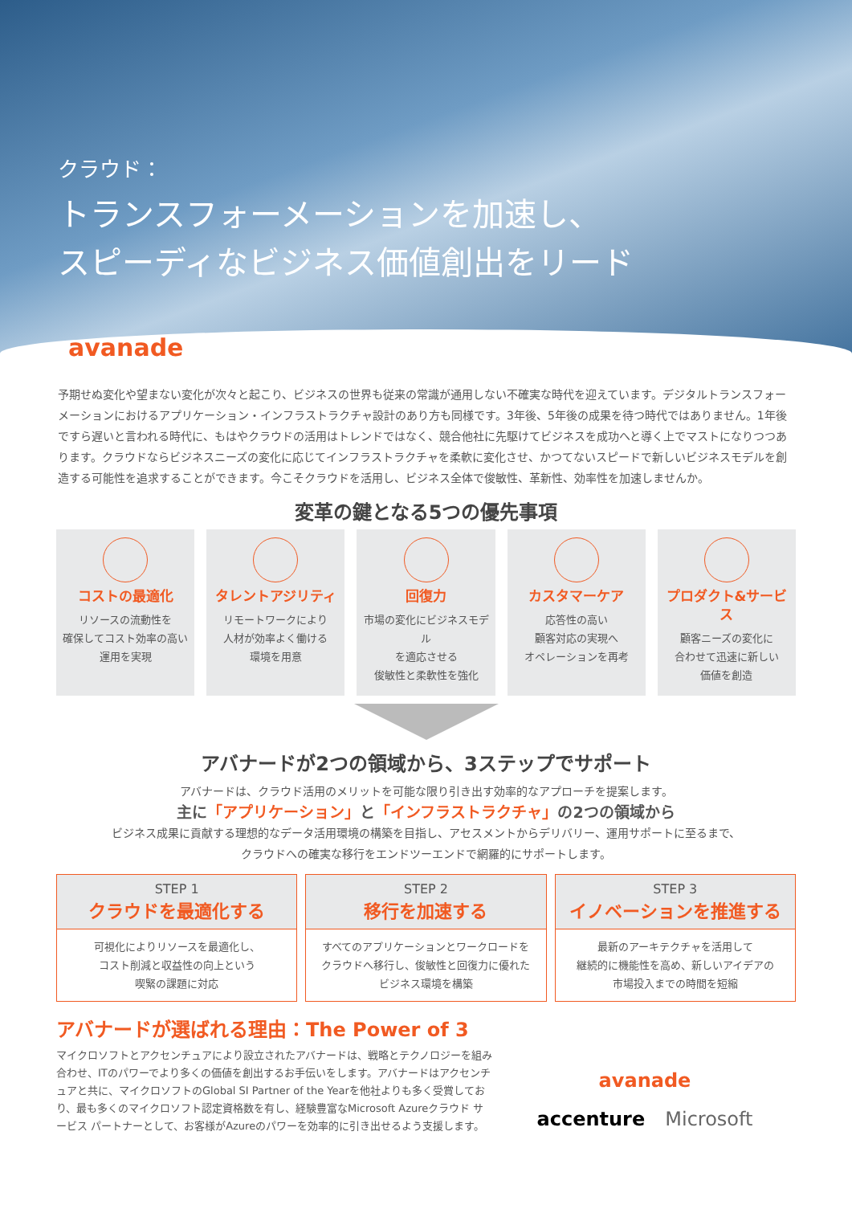クラウド：
トランスフォーメーションを加速し、
スピーディなビジネス価値創出をリード
avanade
予期せぬ変化や望まない変化が次々と起こり、ビジネスの世界も従来の常識が通用しない不確実な時代を迎えています。デジタルトランスフォーメーションにおけるアプリケーション・インフラストラクチャ設計のあり方も同様です。3年後、5年後の成果を待つ時代ではありません。1年後ですら遅いと言われる時代に、もはやクラウドの活用はトレンドではなく、競合他社に先駆けてビジネスを成功へと導く上でマストになりつつあります。クラウドならビジネスニーズの変化に応じてインフラストラクチャを柔軟に変化させ、かつてないスピードで新しいビジネスモデルを創造する可能性を追求することができます。今こそクラウドを活用し、ビジネス全体で俊敏性、革新性、効率性を加速しませんか。
変革の鍵となる5つの優先事項
コストの最適化
リソースの流動性を
確保してコスト効率の高い
運用を実現
タレントアジリティ
リモートワークにより
人材が効率よく働ける
環境を用意
回復力
市場の変化にビジネスモデル
を適応させる
俊敏性と柔軟性を強化
カスタマーケア
応答性の高い
顧客対応の実現へ
オペレーションを再考
プロダクト&サービス
顧客ニーズの変化に
合わせて迅速に新しい
価値を創造
アバナードが2つの領域から、3ステップでサポート
アバナードは、クラウド活用のメリットを可能な限り引き出す効率的なアプローチを提案します。
主に「アプリケーション」と「インフラストラクチャ」の2つの領域から
ビジネス成果に貢献する理想的なデータ活用環境の構築を目指し、アセスメントからデリバリー、運用サポートに至るまで、
クラウドへの確実な移行をエンドツーエンドで網羅的にサポートします。
STEP 1
クラウドを最適化する
可視化によりリソースを最適化し、
コスト削減と収益性の向上という
喫緊の課題に対応
STEP 2
移行を加速する
すべてのアプリケーションとワークロードを
クラウドへ移行し、俊敏性と回復力に優れた
ビジネス環境を構築
STEP 3
イノベーションを推進する
最新のアーキテクチャを活用して
継続的に機能性を高め、新しいアイデアの
市場投入までの時間を短縮
アバナードが選ばれる理由：The Power of 3
マイクロソフトとアクセンチュアにより設立されたアバナードは、戦略とテクノロジーを組み合わせ、ITのパワーでより多くの価値を創出するお手伝いをします。アバナードはアクセンチュアと共に、マイクロソフトのGlobal SI Partner of the Yearを他社よりも多く受賞しており、最も多くのマイクロソフト認定資格数を有し、経験豊富なMicrosoft Azureクラウド サービス パートナーとして、お客様がAzureのパワーを効率的に引き出せるよう支援します。
avanade
accenture Microsoft